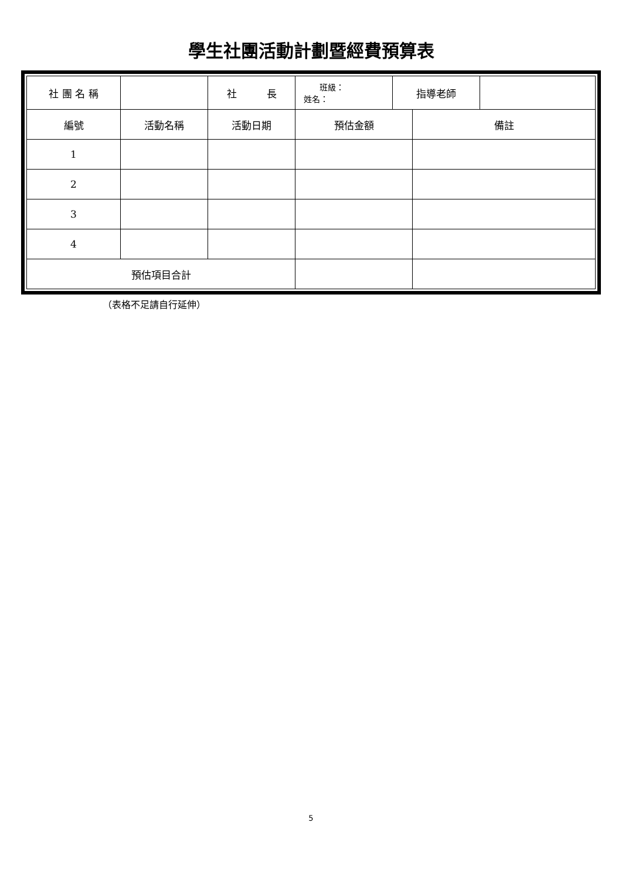學生社團活動計劃暨經費預算表
| 社 團 名 稱 | | 社 長 | 班級： 姓名： | 指導老師 | | |
| 編號 | 活動名稱 | 活動日期 | 預估金額 | | 備註 | |
| 1 | | | | | | |
| 2 | | | | | | |
| 3 | | | | | | |
| 4 | | | | | | |
| 預估項目合計 | | | | | | |
（表格不足請自行延伸）
5